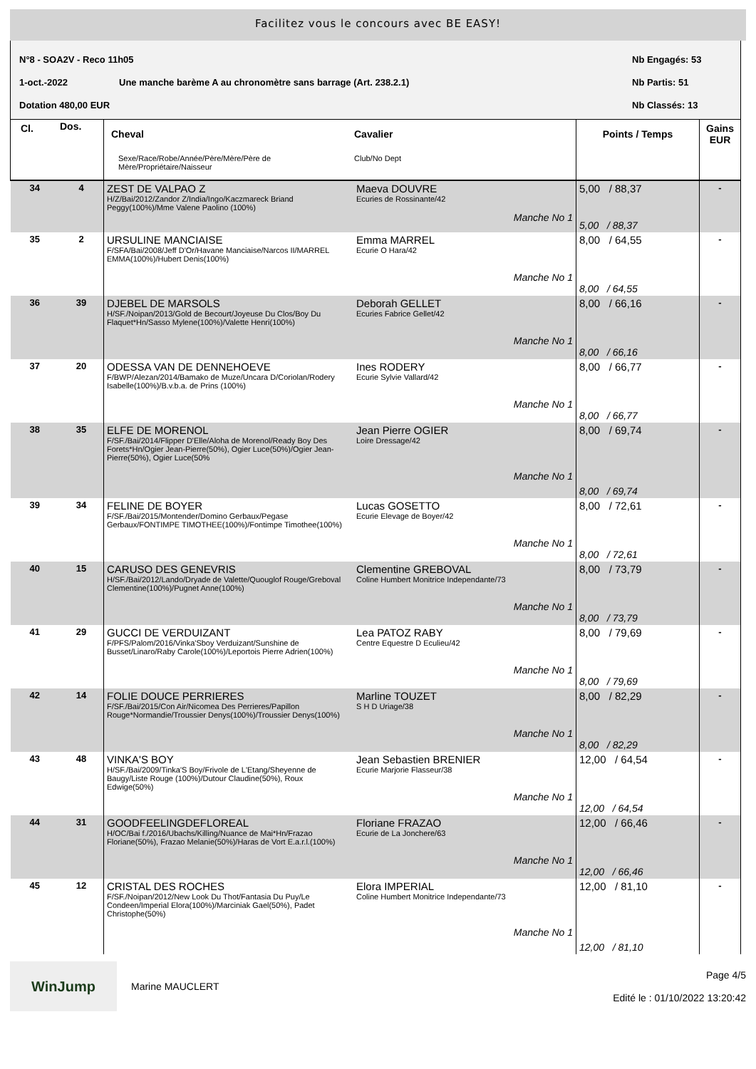Facilitez vous le concours avec BE EASY!
N°8 - SOA2V - Reco 11h05 Nb Engagés: 53
1-oct.-2022 Une manche barème A au chronomètre sans barrage (Art. 238.2.1) Nb Partis: 51
Dotation 480,00 EUR Nb Classés: 13
| Cl. | Dos. | Cheval Sexe/Race/Robe/Année/Père/Mère/Père de Mère/Propriétaire/Naisseur | Cavalier Club/No Dept | Points / Temps | Gains EUR |
| --- | --- | --- | --- | --- | --- |
| 34 | 4 | ZEST DE VALPAO Z H/Z/Bai/2012/Zandor Z/India/Ingo/Kaczmareck Briand Peggy(100%)/Mme Valene Paolino (100%) | Maeva DOUVRE Ecuries de Rossinante/42 Manche No 1 | 5,00 / 88,37 5,00 / 88,37 | - |
| 35 | 2 | URSULINE MANCIAISE F/SFA/Bai/2008/Jeff D'Or/Havane Manciaise/Narcos II/MARREL EMMA(100%)/Hubert Denis(100%) | Emma MARREL Ecurie O Hara/42 Manche No 1 | 8,00 / 64,55 8,00 / 64,55 | - |
| 36 | 39 | DJEBEL DE MARSOLS H/SF./Noipan/2013/Gold de Becourt/Joyeuse Du Clos/Boy Du Flaquet*Hn/Sasso Mylene(100%)/Valette Henri(100%) | Deborah GELLET Ecuries Fabrice Gellet/42 Manche No 1 | 8,00 / 66,16 8,00 / 66,16 | - |
| 37 | 20 | ODESSA VAN DE DENNEHOEVE F/BWP/Alezan/2014/Bamako de Muze/Uncara D/Coriolan/Rodery Isabelle(100%)/B.v.b.a. de Prins (100%) | Ines RODERY Ecurie Sylvie Vallard/42 Manche No 1 | 8,00 / 66,77 8,00 / 66,77 | - |
| 38 | 35 | ELFE DE MORENOL F/SF./Bai/2014/Flipper D'Elle/Aloha de Morenol/Ready Boy Des Forets*Hn/Ogier Jean-Pierre(50%), Ogier Luce(50%)/Ogier Jean-Pierre(50%), Ogier Luce(50% | Jean Pierre OGIER Loire Dressage/42 Manche No 1 | 8,00 / 69,74 8,00 / 69,74 | - |
| 39 | 34 | FELINE DE BOYER F/SF./Bai/2015/Montender/Domino Gerbaux/Pegase Gerbaux/FONTIMPE TIMOTHEE(100%)/Fontimpe Timothee(100%) | Lucas GOSETTO Ecurie Elevage de Boyer/42 Manche No 1 | 8,00 / 72,61 8,00 / 72,61 | - |
| 40 | 15 | CARUSO DES GENEVRIS H/SF./Bai/2012/Lando/Dryade de Valette/Quouglof Rouge/Greboval Clementine(100%)/Pugnet Anne(100%) | Clementine GREBOVAL Coline Humbert Monitrice Independante/73 Manche No 1 | 8,00 / 73,79 8,00 / 73,79 | - |
| 41 | 29 | GUCCI DE VERDUIZANT F/PFS/Palom/2016/Vinka'Sboy Verduizant/Sunshine de Busset/Linaro/Raby Carole(100%)/Leportois Pierre Adrien(100%) | Lea PATOZ RABY Centre Equestre D Eculieu/42 Manche No 1 | 8,00 / 79,69 8,00 / 79,69 | - |
| 42 | 14 | FOLIE DOUCE PERRIERES F/SF./Bai/2015/Con Air/Nicomea Des Perrieres/Papillon Rouge*Normandie/Troussier Denys(100%)/Troussier Denys(100%) | Marline TOUZET S H D Uriage/38 Manche No 1 | 8,00 / 82,29 8,00 / 82,29 | - |
| 43 | 48 | VINKA'S BOY H/SF./Bai/2009/Tinka'S Boy/Frivole de L'Etang/Sheyenne de Baugy/Liste Rouge (100%)/Dutour Claudine(50%), Roux Edwige(50%) | Jean Sebastien BRENIER Ecurie Marjorie Flasseur/38 Manche No 1 | 12,00 / 64,54 12,00 / 64,54 | - |
| 44 | 31 | GOODFEELINGDEFLOREAL H/OC/Bai f./2016/Ubachs/Killing/Nuance de Mai*Hn/Frazao Floriane(50%), Frazao Melanie(50%)/Haras de Vort E.a.r.l.(100%) | Floriane FRAZAO Ecurie de La Jonchere/63 Manche No 1 | 12,00 / 66,46 12,00 / 66,46 | - |
| 45 | 12 | CRISTAL DES ROCHES F/SF./Noipan/2012/New Look Du Thot/Fantasia Du Puy/Le Condeen/Imperial Elora(100%)/Marciniak Gael(50%), Padet Christophe(50%) | Elora IMPERIAL Coline Humbert Monitrice Independante/73 Manche No 1 | 12,00 / 81,10 12,00 / 81,10 | - |
WinJump
Marine MAUCLERT
Page 4/5
Edité le : 01/10/2022 13:20:42